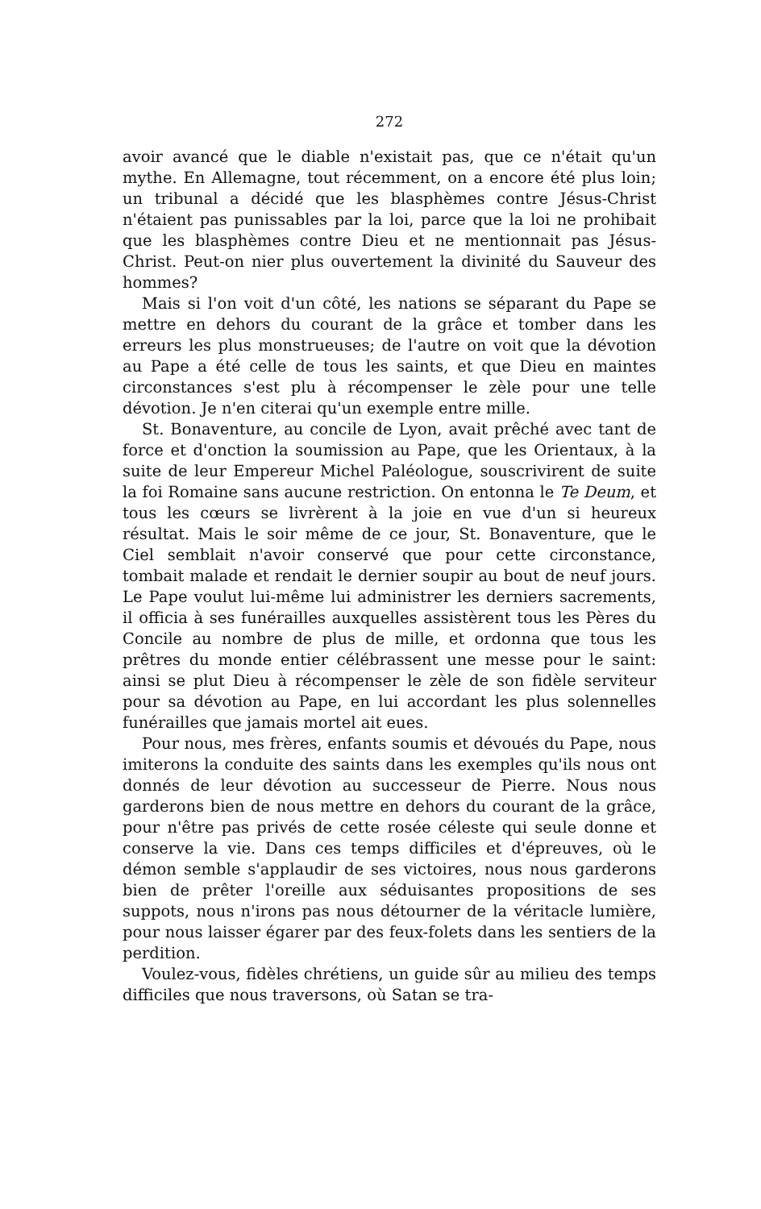272
avoir avancé que le diable n'existait pas, que ce n'était qu'un mythe. En Allemagne, tout récemment, on a encore été plus loin; un tribunal a décidé que les blasphèmes contre Jésus-Christ n'étaient pas punissables par la loi, parce que la loi ne prohibait que les blasphèmes contre Dieu et ne mentionnait pas Jésus-Christ. Peut-on nier plus ouvertement la divinité du Sauveur des hommes?
Mais si l'on voit d'un côté, les nations se séparant du Pape se mettre en dehors du courant de la grâce et tomber dans les erreurs les plus monstrueuses; de l'autre on voit que la dévotion au Pape a été celle de tous les saints, et que Dieu en maintes circonstances s'est plu à récompenser le zèle pour une telle dévotion. Je n'en citerai qu'un exemple entre mille.
St. Bonaventure, au concile de Lyon, avait prêché avec tant de force et d'onction la soumission au Pape, que les Orientaux, à la suite de leur Empereur Michel Paléologue, souscrivirent de suite la foi Romaine sans aucune restriction. On entonna le Te Deum, et tous les cœurs se livrèrent à la joie en vue d'un si heureux résultat. Mais le soir même de ce jour, St. Bonaventure, que le Ciel semblait n'avoir conservé que pour cette circonstance, tombait malade et rendait le dernier soupir au bout de neuf jours. Le Pape voulut lui-même lui administrer les derniers sacrements, il officia à ses funérailles auxquelles assistèrent tous les Pères du Concile au nombre de plus de mille, et ordonna que tous les prêtres du monde entier célébrassent une messe pour le saint: ainsi se plut Dieu à récompenser le zèle de son fidèle serviteur pour sa dévotion au Pape, en lui accordant les plus solennelles funérailles que jamais mortel ait eues.
Pour nous, mes frères, enfants soumis et dévoués du Pape, nous imiterons la conduite des saints dans les exemples qu'ils nous ont donnés de leur dévotion au successeur de Pierre. Nous nous garderons bien de nous mettre en dehors du courant de la grâce, pour n'être pas privés de cette rosée céleste qui seule donne et conserve la vie. Dans ces temps difficiles et d'épreuves, où le démon semble s'applaudir de ses victoires, nous nous garderons bien de prêter l'oreille aux séduisantes propositions de ses suppots, nous n'irons pas nous détourner de la véritacle lumière, pour nous laisser égarer par des feux-folets dans les sentiers de la perdition.
Voulez-vous, fidèles chrétiens, un guide sûr au milieu des temps difficiles que nous traversons, où Satan se tra-